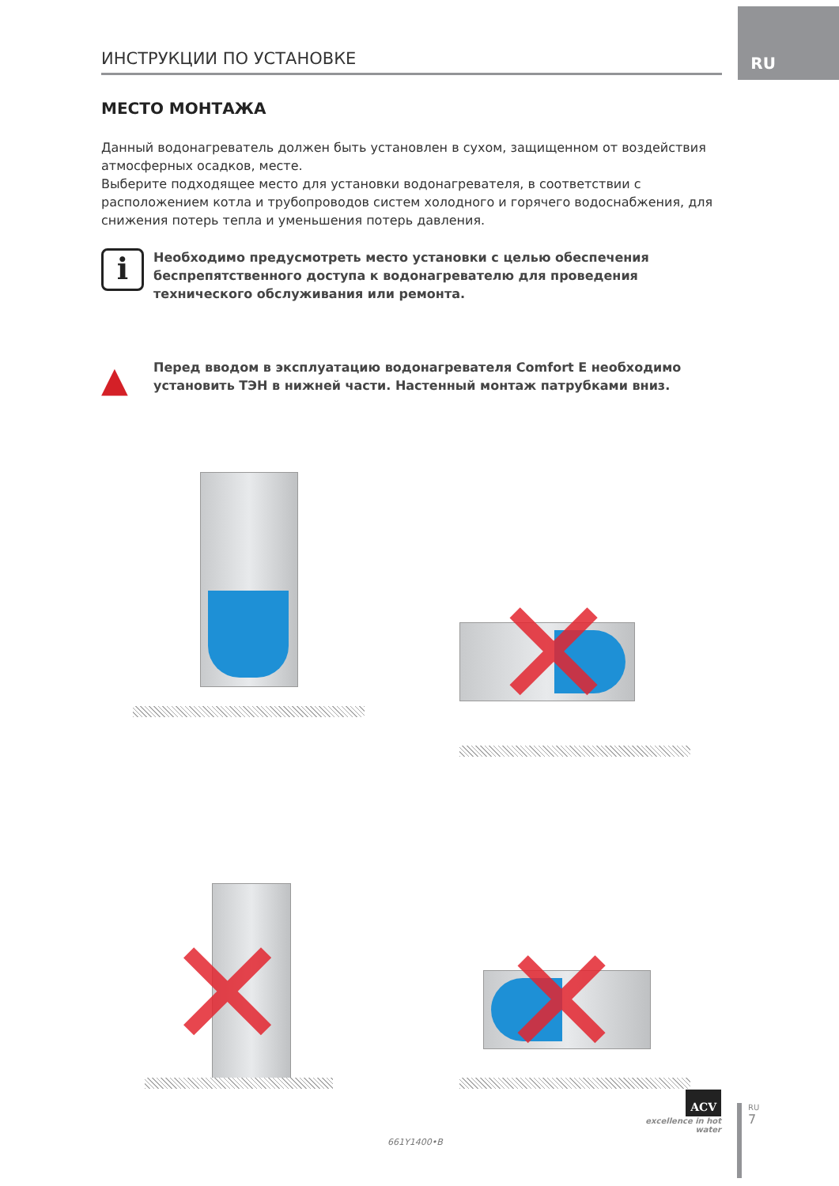RU
ИНСТРУКЦИИ ПО УСТАНОВКЕ
МЕСТО МОНТАЖА
Данный водонагреватель должен быть установлен в сухом, защищенном от воздействия атмосферных осадков, месте.
Выберите подходящее место для установки водонагревателя, в соответствии с расположением котла и трубопроводов систем холодного и горячего водоснабжения, для снижения потерь тепла и уменьшения потерь давления.
i
Необходимо предусмотреть место установки с целью обеспечения беспрепятственного доступа к водонагревателю для проведения технического обслуживания или ремонта.
▲
Перед вводом в эксплуатацию водонагревателя Comfort E необходимо установить ТЭН в нижней части. Настенный монтаж патрубками вниз.
✕
✕
✕
661Y1400•B
ACV
excellence in hot water
RU
7